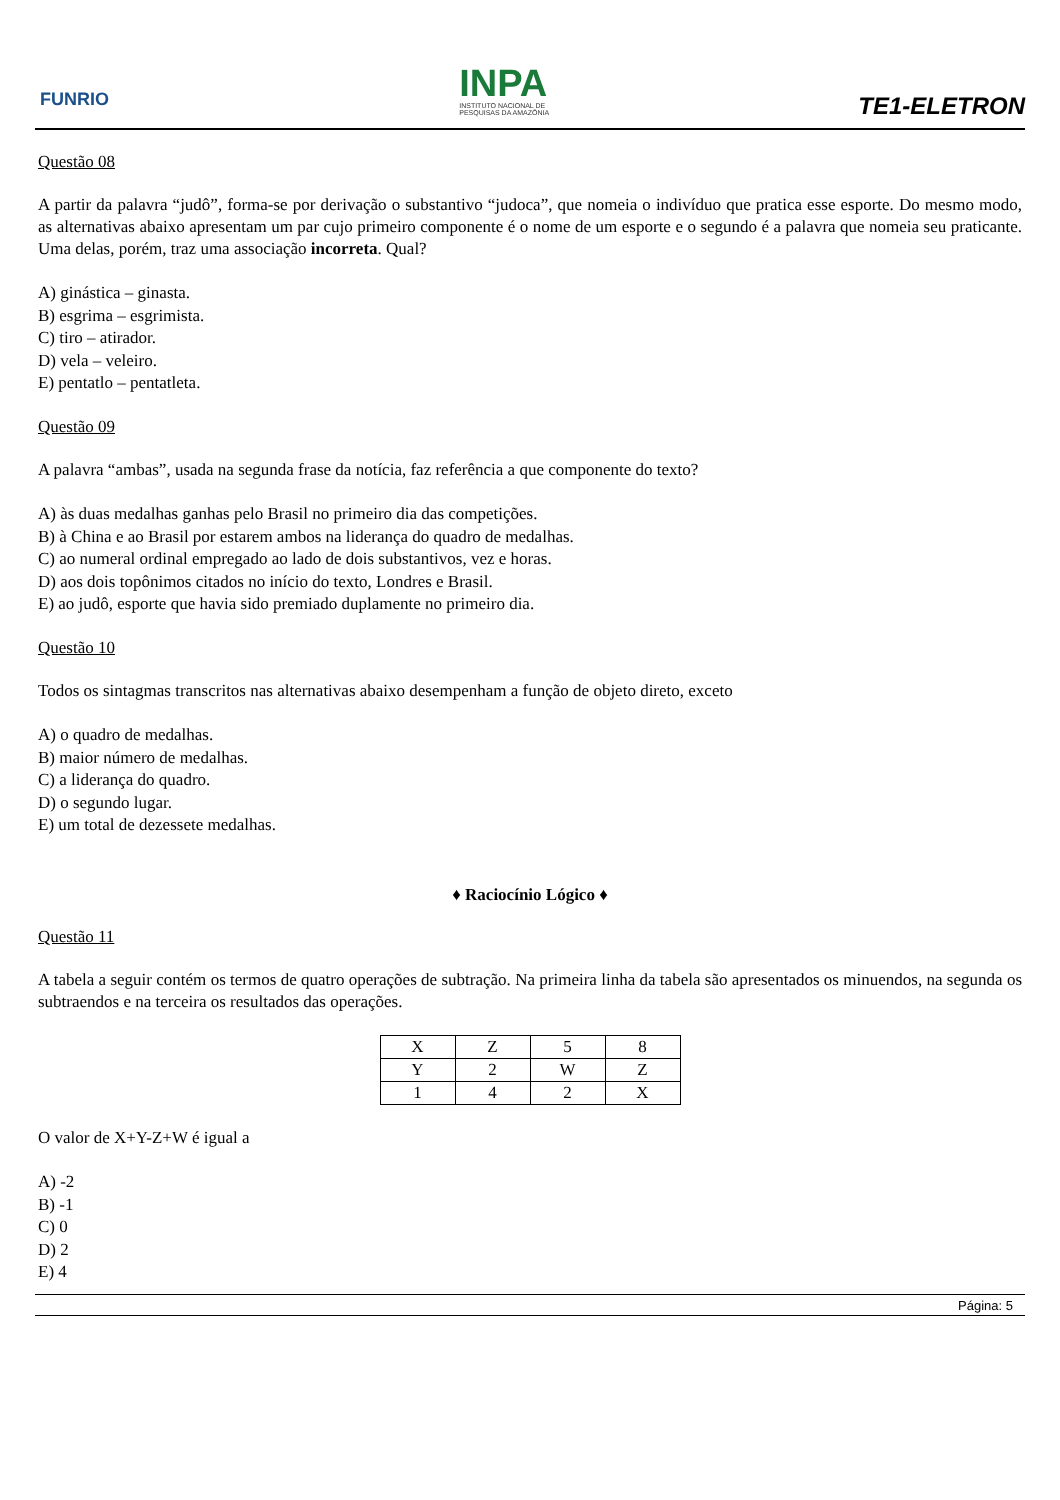FUNRIO
INPA
INSTITUTO NACIONAL DE
PESQUISAS DA AMAZÔNIA
TE1-ELETRON
Questão 08
A partir da palavra “judô”, forma-se por derivação o substantivo “judoca”, que nomeia o indivíduo que pratica esse esporte. Do mesmo modo, as alternativas abaixo apresentam um par cujo primeiro componente é o nome de um esporte e o segundo é a palavra que nomeia seu praticante. Uma delas, porém, traz uma associação incorreta. Qual?
A) ginástica – ginasta.
B) esgrima – esgrimista.
C) tiro – atirador.
D) vela – veleiro.
E) pentatlo – pentatleta.
Questão 09
A palavra “ambas”, usada na segunda frase da notícia, faz referência a que componente do texto?
A) às duas medalhas ganhas pelo Brasil no primeiro dia das competições.
B) à China e ao Brasil por estarem ambos na liderança do quadro de medalhas.
C) ao numeral ordinal empregado ao lado de dois substantivos, vez e horas.
D) aos dois topônimos citados no início do texto, Londres e Brasil.
E) ao judô, esporte que havia sido premiado duplamente no primeiro dia.
Questão 10
Todos os sintagmas transcritos nas alternativas abaixo desempenham a função de objeto direto, exceto
A) o quadro de medalhas.
B) maior número de medalhas.
C) a liderança do quadro.
D) o segundo lugar.
E) um total de dezessete medalhas.
♦ Raciocínio Lógico ♦
Questão 11
A tabela a seguir contém os termos de quatro operações de subtração. Na primeira linha da tabela são apresentados os minuendos, na segunda os subtraendos e na terceira os resultados das operações.
| X | Z | 5 | 8 |
| Y | 2 | W | Z |
| 1 | 4 | 2 | X |
O valor de X+Y-Z+W é igual a
A) -2
B) -1
C) 0
D) 2
E) 4
Página: 5